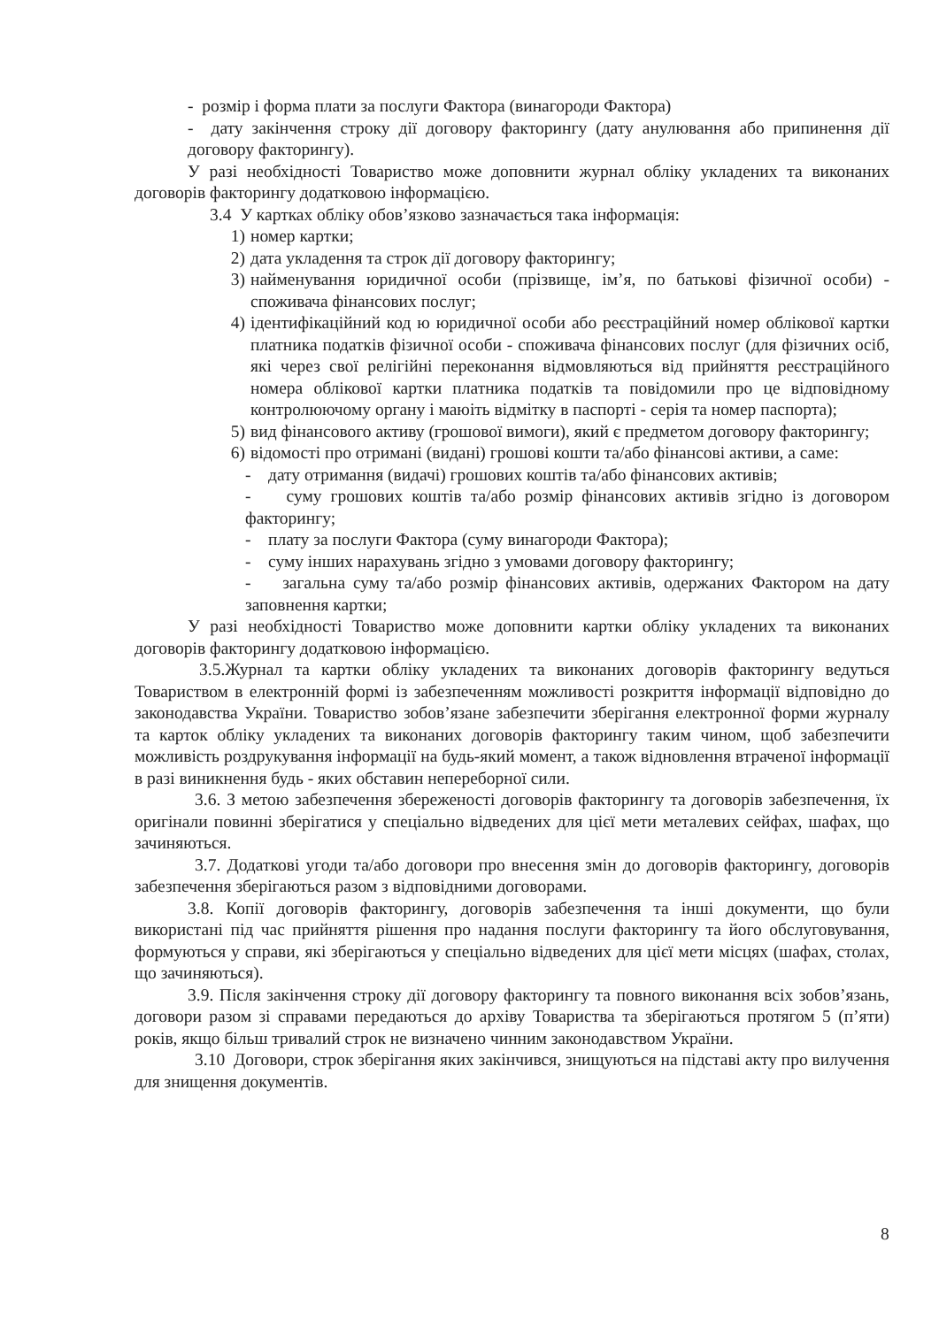- розмір і форма плати за послуги Фактора (винагороди Фактора)
- дату закінчення строку дії договору факторингу (дату анулювання або припинення дії договору факторингу).
У разі необхідності Товариство може доповнити журнал обліку укладених та виконаних договорів факторингу додатковою інформацією.
3.4 У картках обліку обов’язково зазначається така інформація:
1) номер картки;
2) дата укладення та строк дії договору факторингу;
3) найменування юридичної особи (прізвище, ім’я, по батькові фізичної особи) - споживача фінансових послуг;
4) ідентифікаційний код ю юридичної особи або реєстраційний номер облікової картки платника податків фізичної особи - споживача фінансових послуг (для фізичних осіб, які через свої релігійні переконання відмовляються від прийняття реєстраційного номера облікової картки платника податків та повідомили про це відповідному контролюючому органу і маюіть відмітку в паспорті - серія та номер паспорта);
5) вид фінансового активу (грошової вимоги), який є предметом договору факторингу;
6) відомості про отримані (видані) грошові кошти та/або фінансові активи, а саме:
- дату отримання (видачі) грошових коштів та/або фінансових активів;
- суму грошових коштів та/або розмір фінансових активів згідно із договором факторингу;
- плату за послуги Фактора (суму винагороди Фактора);
- суму інших нарахувань згідно з умовами договору факторингу;
- загальна суму та/або розмір фінансових активів, одержаних Фактором на дату заповнення картки;
У разі необхідності Товариство може доповнити картки обліку укладених та виконаних договорів факторингу додатковою інформацією.
3.5.Журнал та картки обліку укладених та виконаних договорів факторингу ведуться Товариством в електронній формі із забезпеченням можливості розкриття інформації відповідно до законодавства України. Товариство зобов’язане забезпечити зберігання електронної форми журналу та карток обліку укладених та виконаних договорів факторингу таким чином, щоб забезпечити можливість роздрукування інформації на будь-який момент, а також відновлення втраченої інформації в разі виникнення будь - яких обставин непереборної сили.
3.6. З метою забезпечення збереженості договорів факторингу та договорів забезпечення, їх оригінали повинні зберігатися у спеціально відведених для цієї мети металевих сейфах, шафах, що зачиняються.
3.7. Додаткові угоди та/або договори про внесення змін до договорів факторингу, договорів забезпечення зберігаються разом з відповідними договорами.
3.8. Копії договорів факторингу, договорів забезпечення та інші документи, що були використані під час прийняття рішення про надання послуги факторингу та його обслуговування, формуються у справи, які зберігаються у спеціально відведених для цієї мети місцях (шафах, столах, що зачиняються).
3.9. Після закінчення строку дії договору факторингу та повного виконання всіх зобов’язань, договори разом зі справами передаються до архіву Товариства та зберігаються протягом 5 (п’яти) років, якщо більш тривалий строк не визначено чинним законодавством України.
3.10 Договори, строк зберігання яких закінчився, знищуються на підставі акту про вилучення для знищення документів.
8